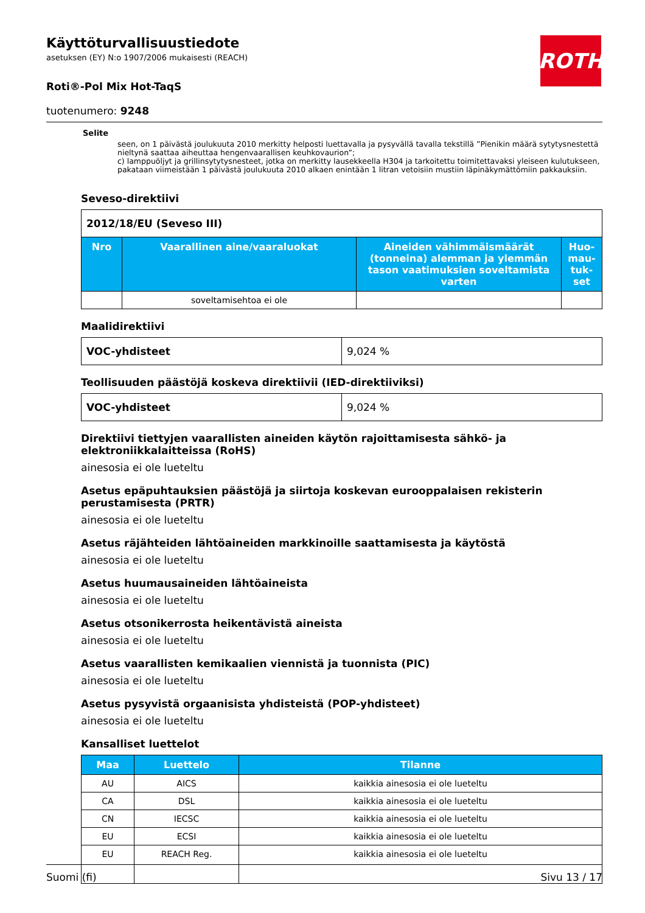Käyttöturvallisuustiedote
asetuksen (EY) N:o 1907/2006 mukaisesti (REACH)
ROTH
Roti®-Pol Mix Hot-TaqS
tuotenumero: 9248
Selite
seen, on 1 päivästä joulukuuta 2010 merkitty helposti luettavalla ja pysyvällä tavalla tekstillä ”Pienikin määrä sytytys­nestettä nieltynä saattaa aiheuttaa hengenvaarallisen keuhkovaurion”;
c) lamppuöljyt ja grillinsytytysnesteet, jotka on merkitty lausekkeella H304 ja tarkoitettu toimitettavaksi yleiseen kulu­tukseen, pakataan viimeistään 1 päivästä joulukuuta 2010 alkaen enintään 1 litran vetoisiin mustiin läpinäkymättö­miin pakkauksiin.
Seveso-direktiivi
| 2012/18/EU (Seveso III) | | | |
| Nro | Vaarallinen aine/vaaraluokat | Aineiden vähimmäismäärät (tonneina) alemman ja ylemmän tason vaatimuk­sien soveltamista varten | Huo­mau­tuk­set |
| | soveltamisehtoa ei ole | | |
Maalidirektiivi
| VOC-yhdisteet | 9,024 % |
Teollisuuden päästöjä koskeva direktiivii (IED-direktiiviksi)
| VOC-yhdisteet | 9,024 % |
Direktiivi tiettyjen vaarallisten aineiden käytön rajoittamisesta sähkö- ja elektroniikkalaitteissa (RoHS)
ainesosia ei ole lueteltu
Asetus epäpuhtauksien päästöjä ja siirtoja koskevan eurooppalaisen rekisterin perustamisesta (PRTR)
ainesosia ei ole lueteltu
Asetus räjähteiden lähtöaineiden markkinoille saattamisesta ja käytöstä
ainesosia ei ole lueteltu
Asetus huumausaineiden lähtöaineista
ainesosia ei ole lueteltu
Asetus otsonikerrosta heikentävistä aineista
ainesosia ei ole lueteltu
Asetus vaarallisten kemikaalien viennistä ja tuonnista (PIC)
ainesosia ei ole lueteltu
Asetus pysyvistä orgaanisista yhdisteistä (POP-yhdisteet)
ainesosia ei ole lueteltu
Kansalliset luettelot
| Maa | Luettelo | Tilanne |
| --- | --- | --- |
| AU | AICS | kaikkia ainesosia ei ole lueteltu |
| CA | DSL | kaikkia ainesosia ei ole lueteltu |
| CN | IECSC | kaikkia ainesosia ei ole lueteltu |
| EU | ECSI | kaikkia ainesosia ei ole lueteltu |
| EU | REACH Reg. | kaikkia ainesosia ei ole lueteltu |
Suomi (fi) Sivu 13 / 17